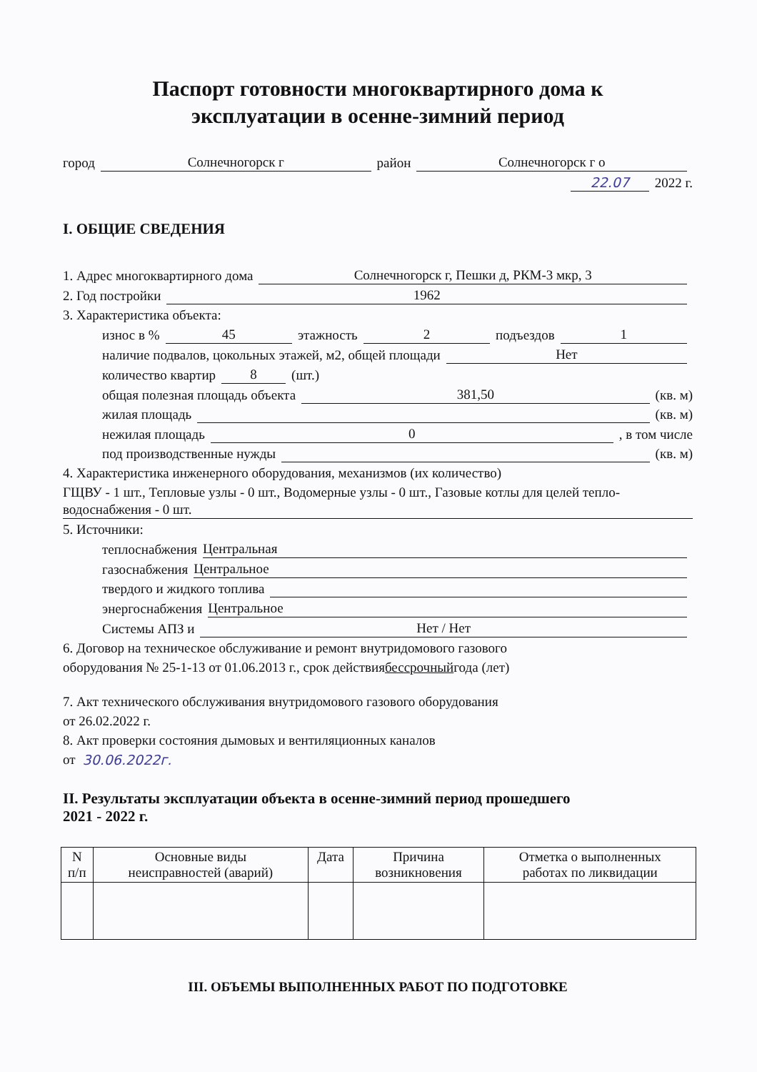Паспорт готовности многоквартирного дома к
эксплуатации в осенне-зимний период
город Солнечногорск г район Солнечногорск г о
22.07 2022 г.
I. ОБЩИЕ СВЕДЕНИЯ
1. Адрес многоквартирного дома Солнечногорск г, Пешки д, РКМ-3 мкр, 3
2. Год постройки 1962
3. Характеристика объекта:
износ в % 45 этажность 2 подъездов 1
наличие подвалов, цокольных этажей, м2, общей площади Нет
количество квартир 8 (шт.)
общая полезная площадь объекта 381,50 (кв. м)
жилая площадь (кв. м)
нежилая площадь 0 , в том числе
под производственные нужды (кв. м)
4. Характеристика инженерного оборудования, механизмов (их количество)
ГЩВУ - 1 шт., Тепловые узлы - 0 шт., Водомерные узлы - 0 шт., Газовые котлы для целей тепло-водоснабжения - 0 шт.
5. Источники:
теплоснабжения Центральная
газоснабжения Центральное
твердого и жидкого топлива
энергоснабжения Центральное
Системы АПЗ и Нет / Нет
6. Договор на техническое обслуживание и ремонт внутридомового газового
оборудования № 25-1-13 от 01.06.2013 г., срок действия бессрочный года (лет)
7. Акт технического обслуживания внутридомового газового оборудования
от 26.02.2022 г.
8. Акт проверки состояния дымовых и вентиляционных каналов
от 30.06.2022г.
II. Результаты эксплуатации объекта в осенне-зимний период прошедшего
2021 - 2022 г.
| N п/п | Основные виды неисправностей (аварий) | Дата | Причина возникновения | Отметка о выполненных работах по ликвидации |
| --- | --- | --- | --- | --- |
III. ОБЪЕМЫ ВЫПОЛНЕННЫХ РАБОТ ПО ПОДГОТОВКЕ